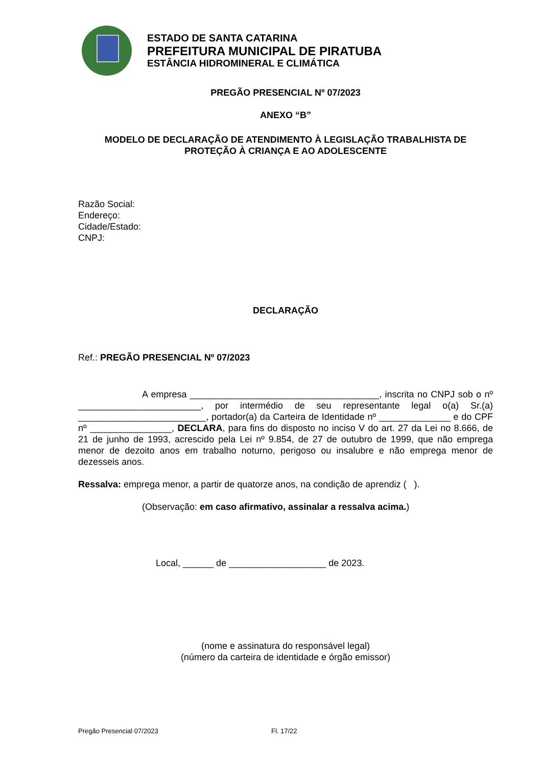ESTADO DE SANTA CATARINA
PREFEITURA MUNICIPAL DE PIRATUBA
ESTÂNCIA HIDROMINERAL E CLIMÁTICA
PREGÃO PRESENCIAL Nº 07/2023
ANEXO “B”
MODELO DE DECLARAÇÃO DE ATENDIMENTO À LEGISLAÇÃO TRABALHISTA DE PROTEÇÃO À CRIANÇA E AO ADOLESCENTE
Razão Social:
Endereço:
Cidade/Estado:
CNPJ:
DECLARAÇÃO
Ref.: PREGÃO PRESENCIAL Nº 07/2023
A empresa _____________________________________, inscrita no CNPJ sob o nº ________________________, por intermédio de seu representante legal o(a) Sr.(a) _________________________, portador(a) da Carteira de Identidade nº ______________ e do CPF nº ________________, DECLARA, para fins do disposto no inciso V do art. 27 da Lei no 8.666, de 21 de junho de 1993, acrescido pela Lei nº 9.854, de 27 de outubro de 1999, que não emprega menor de dezoito anos em trabalho noturno, perigoso ou insalubre e não emprega menor de dezesseis anos.
Ressalva: emprega menor, a partir de quatorze anos, na condição de aprendiz ( ).
(Observação: em caso afirmativo, assinalar a ressalva acima.)
Local, ______ de ___________________ de 2023.
(nome e assinatura do responsável legal)
(número da carteira de identidade e órgão emissor)
Pregão Presencial 07/2023 Fl. 17/22